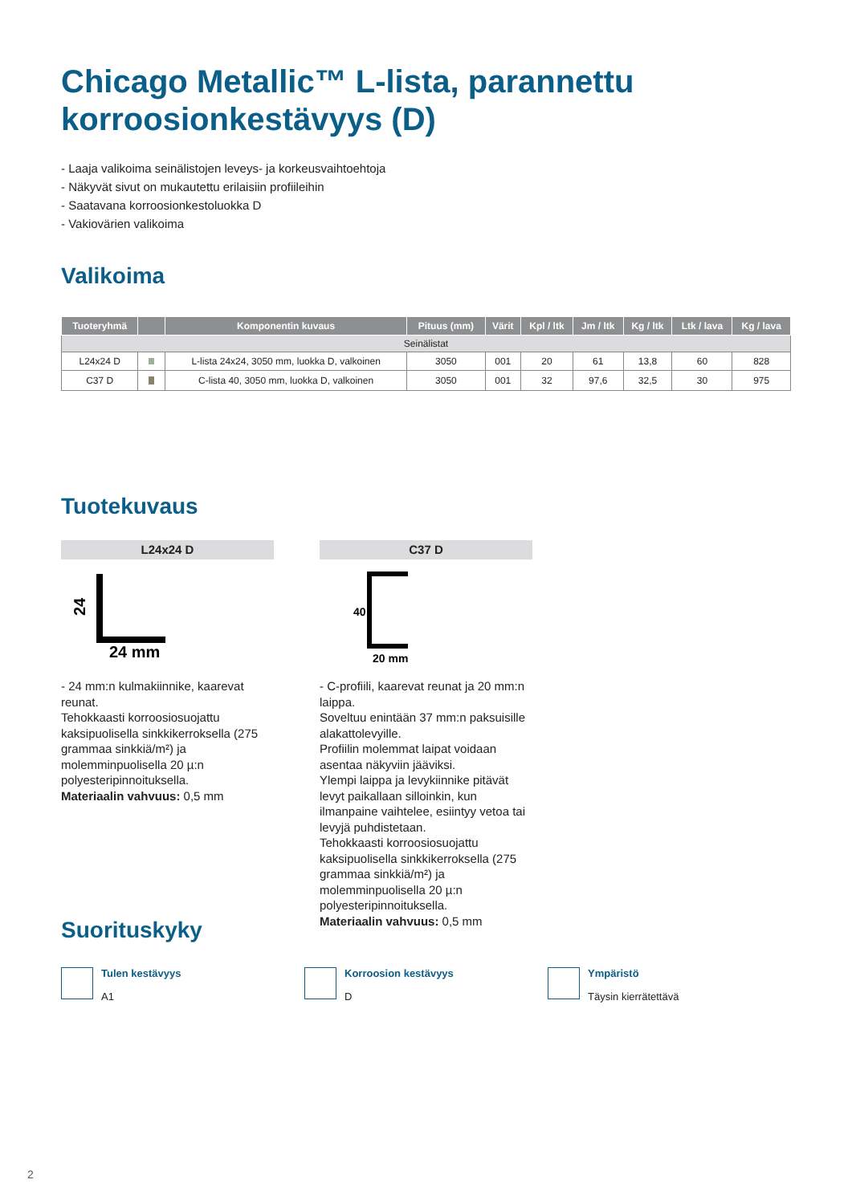Chicago Metallic™ L-lista, parannettu korroosionkestävyys (D)
- Laaja valikoima seinälistojen leveys- ja korkeusvaihtoehtoja
- Näkyvät sivut on mukautettu erilaisiin profiileihin
- Saatavana korroosionkestoluokka D
- Vakiovärien valikoima
Valikoima
| Tuoteryhmä | | Komponentin kuvaus | Pituus (mm) | Värit | Kpl / ltk | Jm / ltk | Kg / ltk | Ltk / lava | Kg / lava |
| --- | --- | --- | --- | --- | --- | --- | --- | --- | --- |
| Seinälistat | | | | | | | | | |
| L24x24 D | | L-lista 24x24, 3050 mm, luokka D, valkoinen | 3050 | 001 | 20 | 61 | 13,8 | 60 | 828 |
| C37 D | | C-lista 40, 3050 mm, luokka D, valkoinen | 3050 | 001 | 32 | 97,6 | 32,5 | 30 | 975 |
Tuotekuvaus
L24x24 D
24
24 mm
- 24 mm:n kulmakiinnike, kaarevat reunat.
Tehokkaasti korroosiosuojattu kaksipuolisella sinkkikerroksella (275 grammaa sinkkiä/m²) ja molemminpuolisella 20 µ:n polyesteripinnoituksella.
Materiaalin vahvuus: 0,5 mm
C37 D
40
20 mm
- C-profiili, kaarevat reunat ja 20 mm:n laippa.
Soveltuu enintään 37 mm:n paksuisille alakattolevyille.
Profiilin molemmat laipat voidaan asentaa näkyviin jääviksi.
Ylempi laippa ja levykiinnike pitävät levyt paikallaan silloinkin, kun ilmanpaine vaihtelee, esiintyy vetoa tai levyjä puhdistetaan.
Tehokkaasti korroosiosuojattu kaksipuolisella sinkkikerroksella (275 grammaa sinkkiä/m²) ja molemminpuolisella 20 µ:n polyesteripinnoituksella.
Materiaalin vahvuus: 0,5 mm
Suorituskyky
Tulen kestävyys
A1
Korroosion kestävyys
D
Ympäristö
Täysin kierrätettävä
2